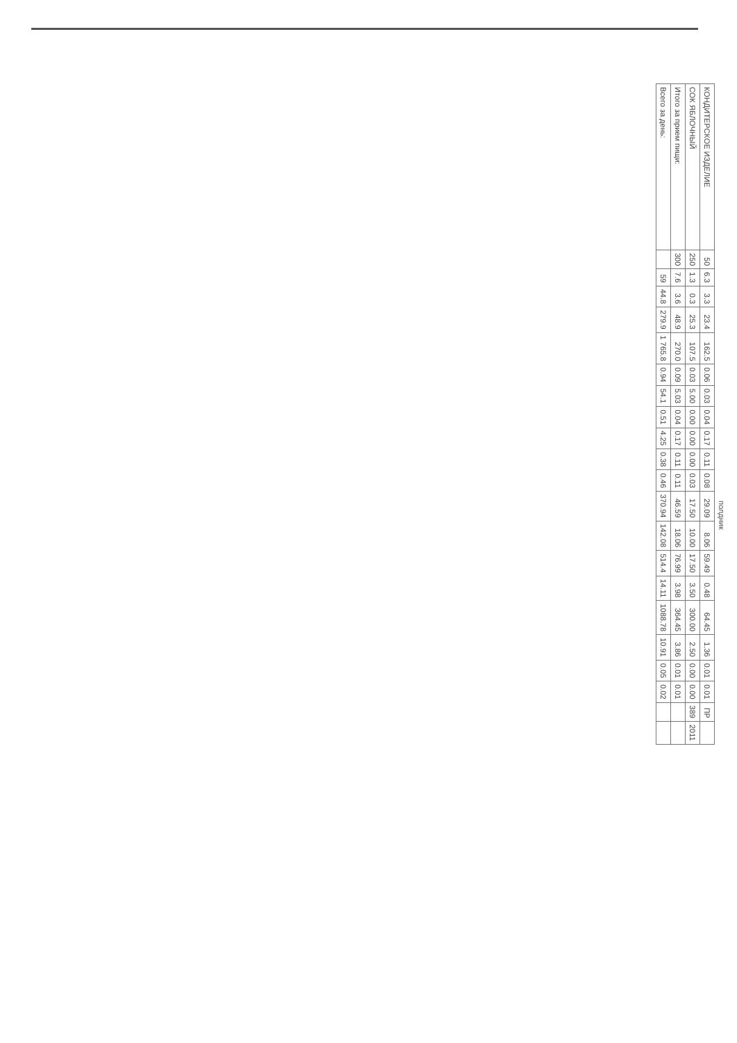полдник
| КОНДИТЕРСКОЕ ИЗДЕЛИЕ | 50 | 6.3 | 3.3 | 23.4 | 162.5 | 0.06 | 0.03 | 0.04 | 0.17 | 0.11 | 0.08 | 29.09 | 8.06 | 59.49 | 0.48 | 64.45 | 1.36 | 0.01 | 0.01 | ПР | |
| СОК ЯБЛОЧНЫЙ | 250 | 1.3 | 0.3 | 25.3 | 107.5 | 0.03 | 5.00 | 0.00 | 0.00 | 0.00 | 0.03 | 17.50 | 10.00 | 17.50 | 3.50 | 300.00 | 2.50 | 0.00 | 0.00 | 389 | 2011 |
| Итого за прием пищи: | 300 | 7.6 | 3.6 | 48.9 | 270.0 | 0.09 | 5.03 | 0.04 | 0.17 | 0.11 | 0.11 | 46.59 | 18.06 | 76.99 | 3.98 | 364.45 | 3.86 | 0.01 | 0.01 | | |
| Всего за день: | | 59 | 44.8 | 279.9 | 1 765.8 | 0.94 | 54.1 | 0.51 | 4.25 | 0.38 | 0.46 | 370.94 | 142.08 | 514.4 | 14.11 | 1088.78 | 10.91 | 0.05 | 0.02 | | |